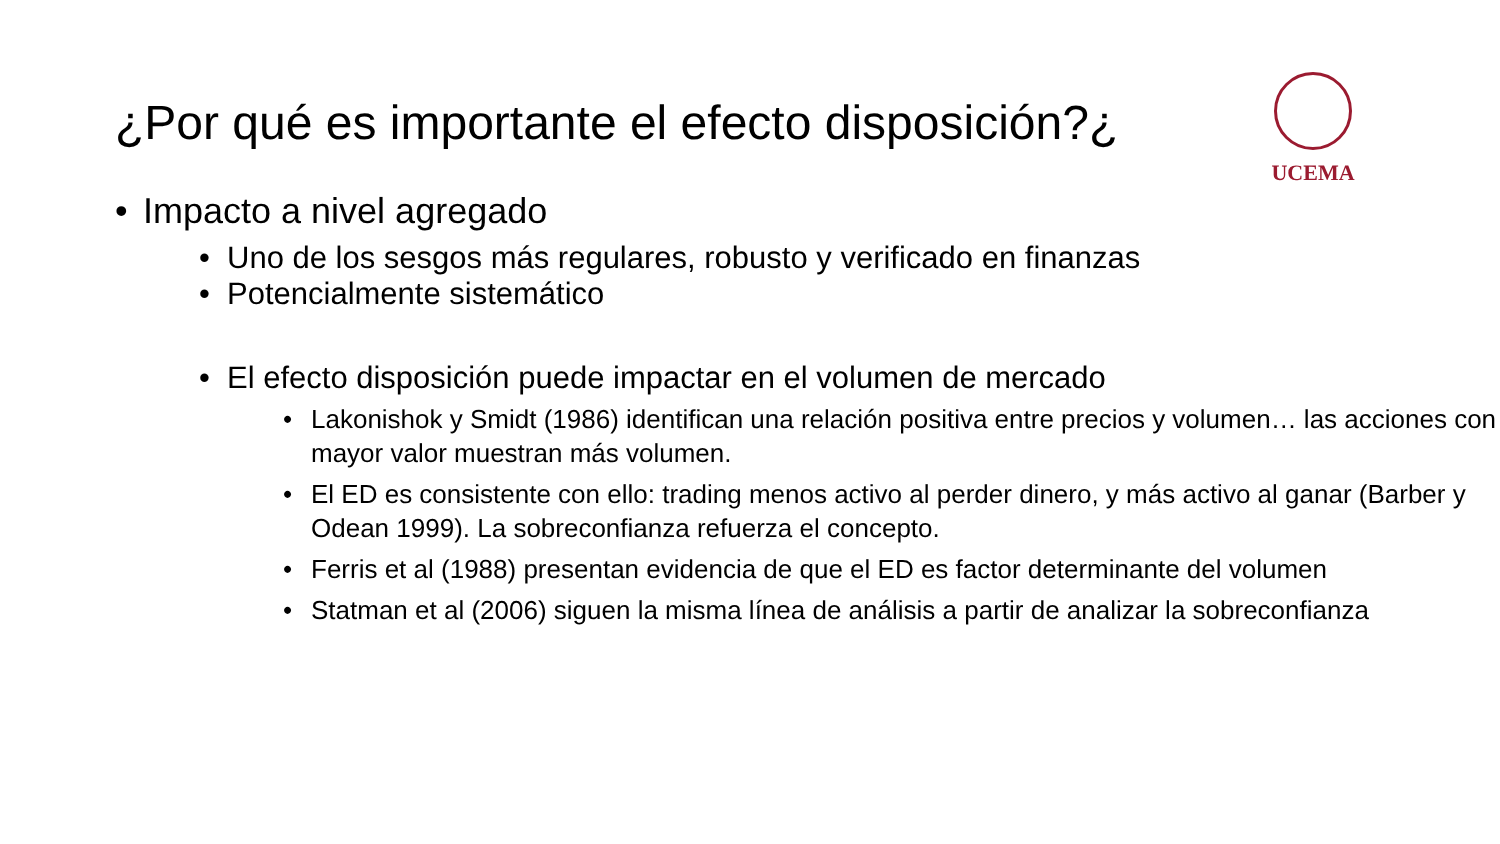¿Por qué es importante el efecto disposición?¿
UCEMA
• Impacto a nivel agregado
• Uno de los sesgos más regulares, robusto y verificado en finanzas
• Potencialmente sistemático
• El efecto disposición puede impactar en el volumen de mercado
• Lakonishok y Smidt (1986) identifican una relación positiva entre precios y volumen… las acciones con mayor valor muestran más volumen.
• El ED es consistente con ello: trading menos activo al perder dinero, y más activo al ganar (Barber y Odean 1999). La sobreconfianza refuerza el concepto.
• Ferris et al (1988) presentan evidencia de que el ED es factor determinante del volumen
• Statman et al (2006) siguen la misma línea de análisis a partir de analizar la sobreconfianza